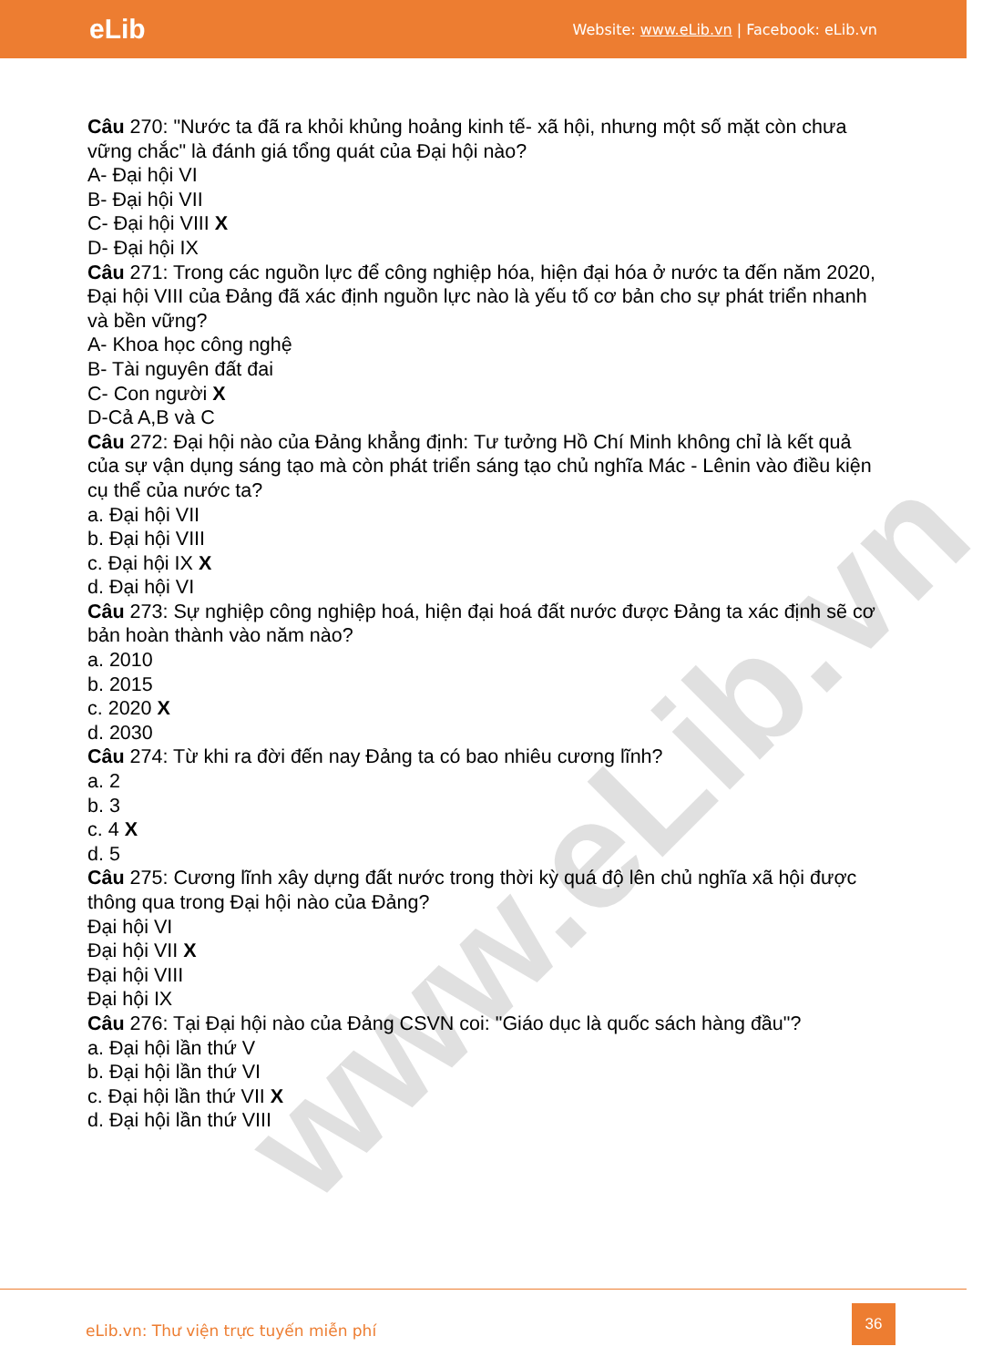eLib
Website: www.eLib.vn | Facebook: eLib.vn
www.eLib.vn
Câu 270: "Nước ta đã ra khỏi khủng hoảng kinh tế- xã hội, nhưng một số mặt còn chưa vững chắc" là đánh giá tổng quát của Đại hội nào?
A- Đại hội VI
B- Đại hội VII
C- Đại hội VIII X
D- Đại hội IX
Câu 271: Trong các nguồn lực để công nghiệp hóa, hiện đại hóa ở nước ta đến năm 2020, Đại hội VIII của Đảng đã xác định nguồn lực nào là yếu tố cơ bản cho sự phát triển nhanh và bền vững?
A- Khoa học công nghệ
B- Tài nguyên đất đai
C- Con người X
D-Cả A,B và C
Câu 272: Đại hội nào của Đảng khẳng định: Tư tưởng Hồ Chí Minh không chỉ là kết quả của sự vận dụng sáng tạo mà còn phát triển sáng tạo chủ nghĩa Mác - Lênin vào điều kiện cụ thể của nước ta?
a. Đại hội VII
b. Đại hội VIII
c. Đại hội IX X
d. Đại hội VI
Câu 273: Sự nghiệp công nghiệp hoá, hiện đại hoá đất nước được Đảng ta xác định sẽ cơ bản hoàn thành vào năm nào?
a. 2010
b. 2015
c. 2020 X
d. 2030
Câu 274: Từ khi ra đời đến nay Đảng ta có bao nhiêu cương lĩnh?
a. 2
b. 3
c. 4 X
d. 5
Câu 275: Cương lĩnh xây dựng đất nước trong thời kỳ quá độ lên chủ nghĩa xã hội được thông qua trong Đại hội nào của Đảng?
Đại hội VI
Đại hội VII X
Đại hội VIII
Đại hội IX
Câu 276: Tại Đại hội nào của Đảng CSVN coi: "Giáo dục là quốc sách hàng đầu"?
a. Đại hội lần thứ V
b. Đại hội lần thứ VI
c. Đại hội lần thứ VII X
d. Đại hội lần thứ VIII
eLib.vn: Thư viện trực tuyến miễn phí
36